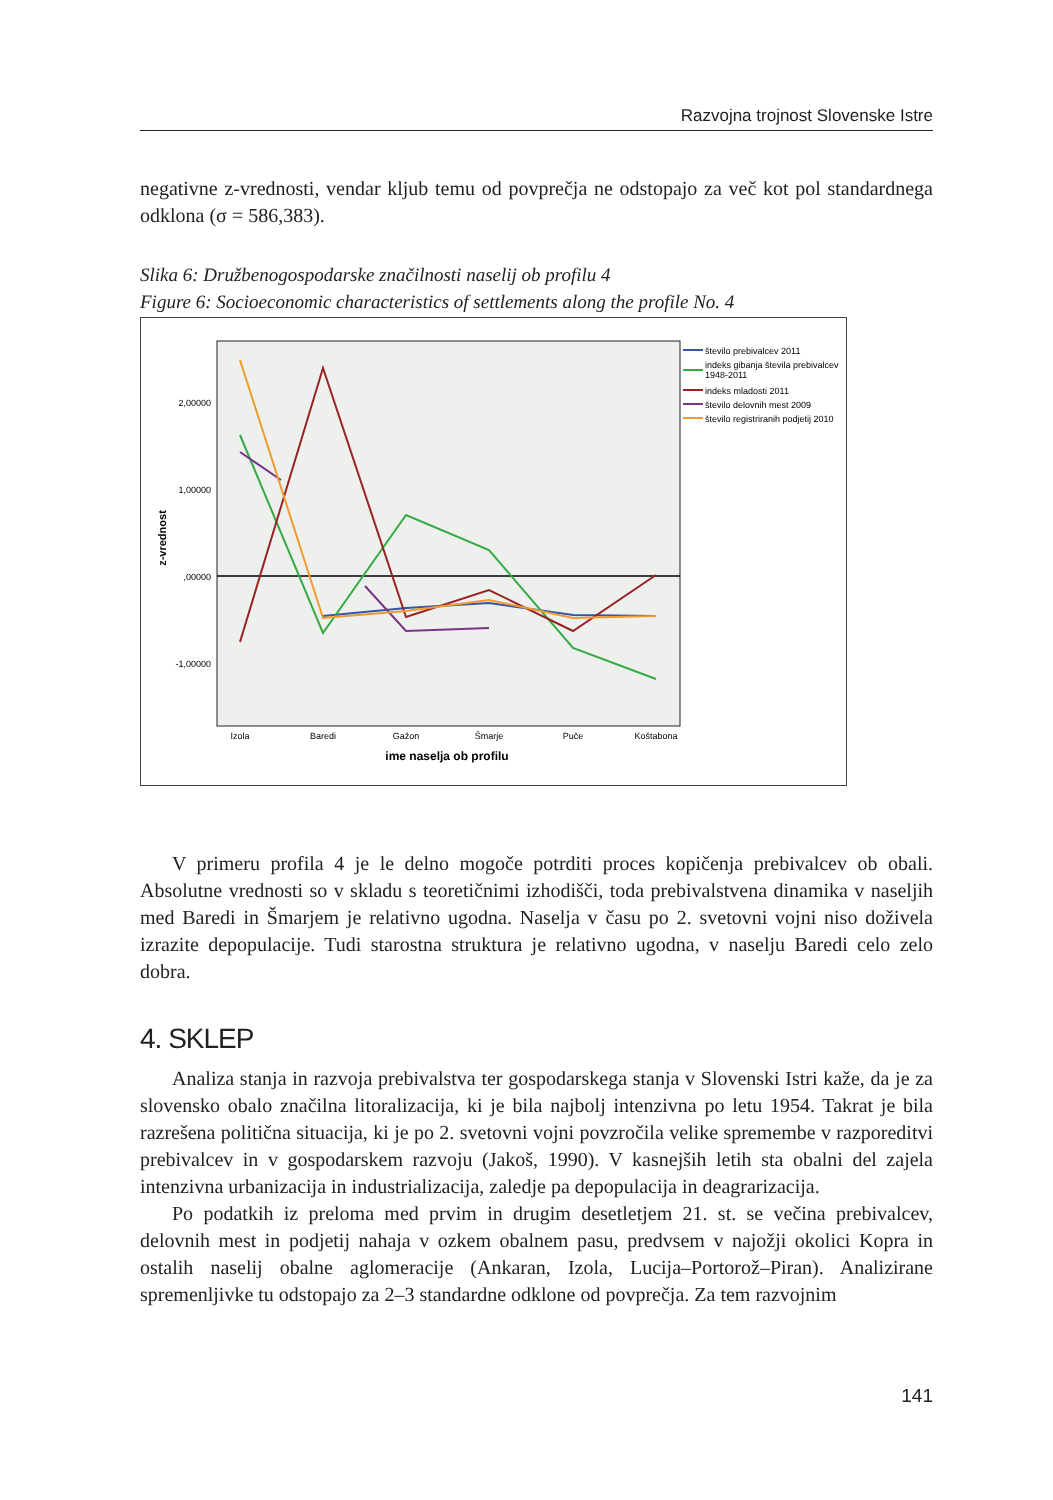Razvojna trojnost Slovenske Istre
negativne z-vrednosti, vendar kljub temu od povprečja ne odstopajo za več kot pol standardnega odklona (σ = 586,383).
Slika 6: Družbenogospodarske značilnosti naselij ob profilu 4
Figure 6: Socioeconomic characteristics of settlements along the profile No. 4
2,00000
1,00000
,00000
-1,00000
z-vrednost
Izola
Baredi
Gažon
Šmarje
Puče
Koštabona
ime naselja ob profilu
število prebivalcev 2011
indeks gibanja števila prebivalcev
1948-2011
indeks mladosti 2011
število delovnih mest 2009
število registriranih podjetij 2010
V primeru profila 4 je le delno mogoče potrditi proces kopičenja prebivalcev ob obali. Absolutne vrednosti so v skladu s teoretičnimi izhodišči, toda prebivalstvena dinamika v naseljih med Baredi in Šmarjem je relativno ugodna. Naselja v času po 2. svetovni vojni niso doživela izrazite depopulacije. Tudi starostna struktura je relativno ugodna, v naselju Baredi celo zelo dobra.
4. SKLEP
Analiza stanja in razvoja prebivalstva ter gospodarskega stanja v Slovenski Istri kaže, da je za slovensko obalo značilna litoralizacija, ki je bila najbolj intenzivna po letu 1954. Takrat je bila razrešena politična situacija, ki je po 2. svetovni vojni povzročila velike spremembe v razporeditvi prebivalcev in v gospodarskem razvoju (Jakoš, 1990). V kasnejših letih sta obalni del zajela intenzivna urbanizacija in industrializacija, zaledje pa depopulacija in deagrarizacija.
Po podatkih iz preloma med prvim in drugim desetletjem 21. st. se večina prebivalcev, delovnih mest in podjetij nahaja v ozkem obalnem pasu, predvsem v najožji okolici Kopra in ostalih naselij obalne aglomeracije (Ankaran, Izola, Lucija–Portorož–Piran). Analizirane spremenljivke tu odstopajo za 2–3 standardne odklone od povprečja. Za tem razvojnim
141